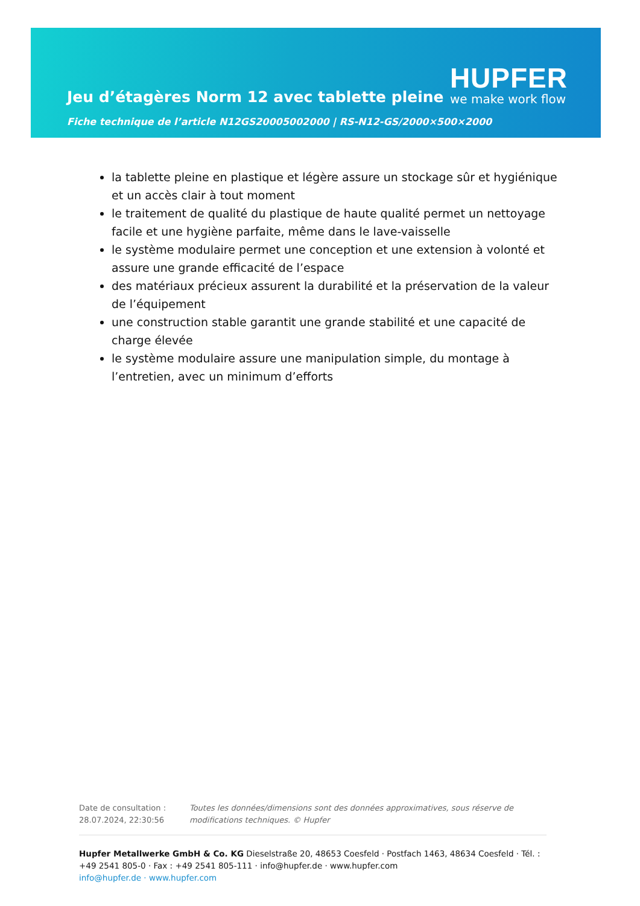Jeu d’étagères Norm 12 avec tablette pleine
Fiche technique de l’article N12GS20005002000 | RS-N12-GS/2000×500×2000
HUPFER
we make work flow
la tablette pleine en plastique et légère assure un stockage sûr et hygiénique et un accès clair à tout moment
le traitement de qualité du plastique de haute qualité permet un nettoyage facile et une hygiène parfaite, même dans le lave-vaisselle
le système modulaire permet une conception et une extension à volonté et assure une grande efficacité de l’espace
des matériaux précieux assurent la durabilité et la préservation de la valeur de l’équipement
une construction stable garantit une grande stabilité et une capacité de charge élevée
le système modulaire assure une manipulation simple, du montage à l’entretien, avec un minimum d’efforts
Date de consultation : 28.07.2024, 22:30:56
Toutes les données/dimensions sont des données approximatives, sous réserve de modifications techniques. © Hupfer
Hupfer Metallwerke GmbH & Co. KG Dieselstraße 20, 48653 Coesfeld · Postfach 1463, 48634 Coesfeld · Tél. : +49 2541 805-0 · Fax : +49 2541 805-111 · info@hupfer.de · www.hupfer.com
info@hupfer.de · www.hupfer.com